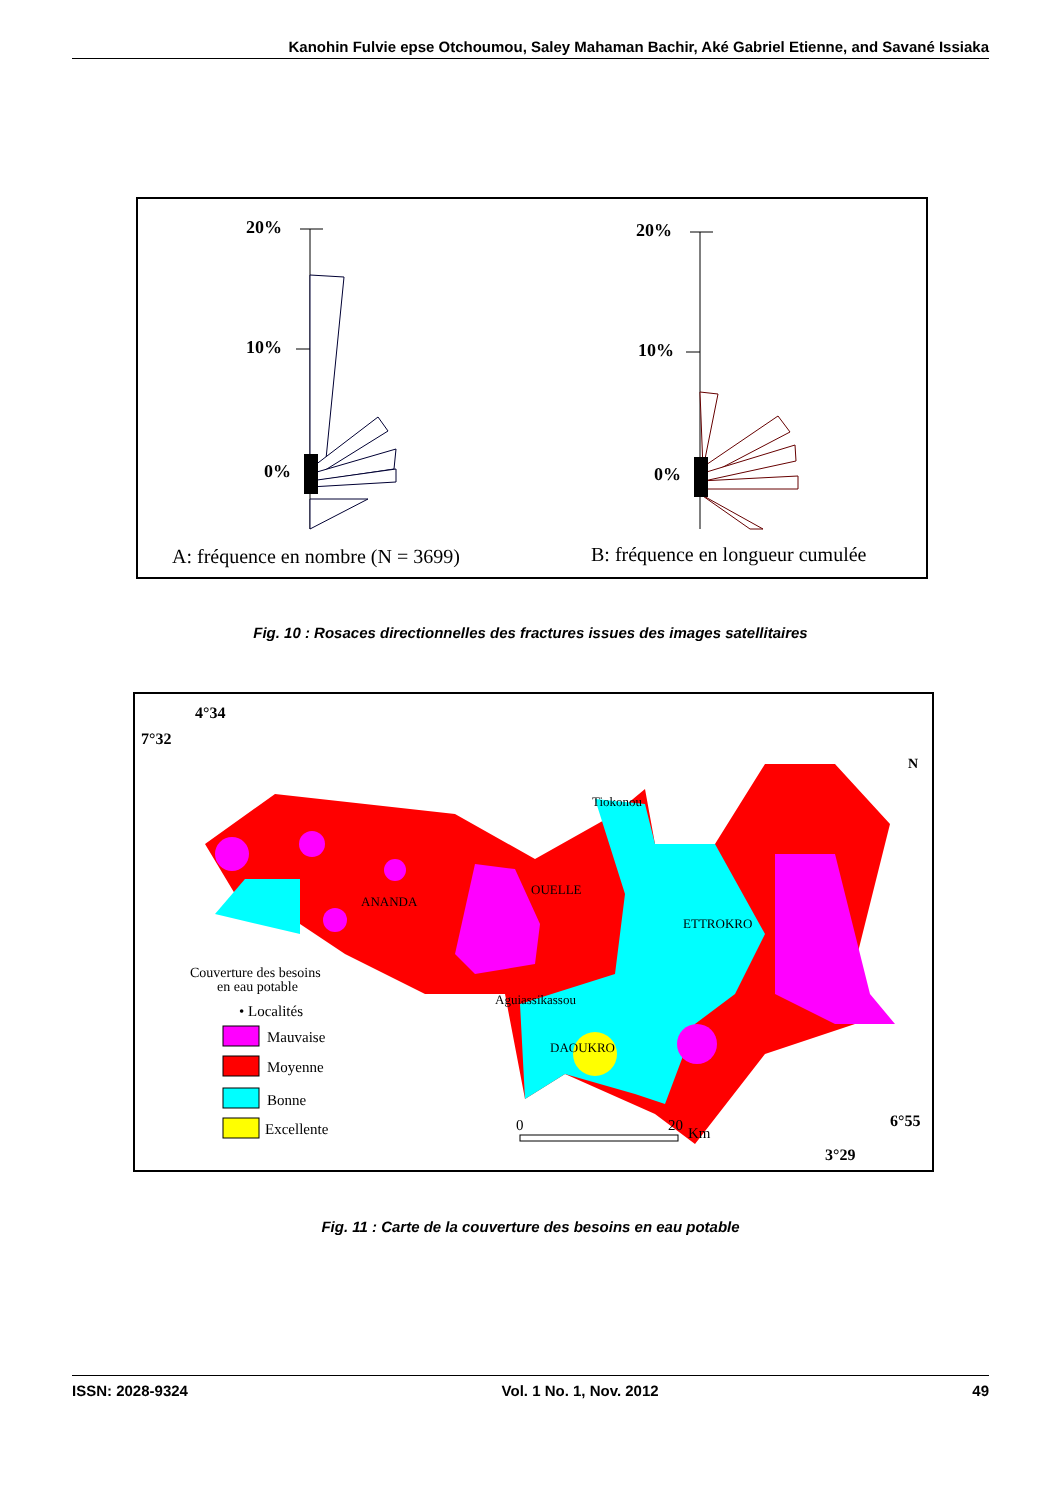Kanohin Fulvie epse Otchoumou, Saley Mahaman Bachir, Aké Gabriel Etienne, and Savané Issiaka
20%
10%
0%
20%
10%
0%
A: fréquence en nombre (N = 3699)
B: fréquence en longueur cumulée
Fig. 10 : Rosaces directionnelles des fractures issues des images satellitaires
4°34
7°32
Tiokonou
ANANDA
OUELLE
ETTROKRO
Aguiassikassou
DAOUKRO
N
Couverture des besoins
en eau potable
• Localités
Mauvaise
Moyenne
Bonne
Excellente
0
20
Km
6°55
3°29
Fig. 11 : Carte de la couverture des besoins en eau potable
ISSN: 2028-9324 Vol. 1 No. 1, Nov. 2012 49